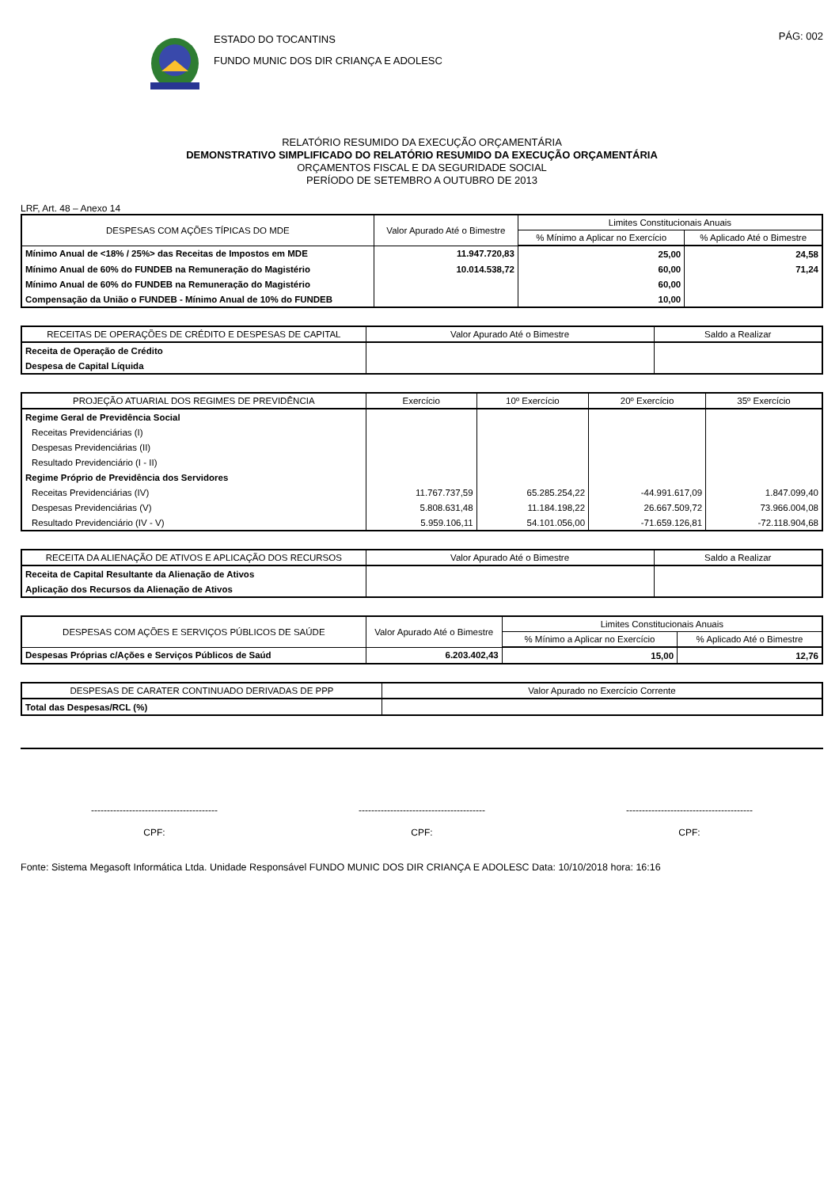ESTADO DO TOCANTINS
FUNDO MUNIC DOS DIR CRIANÇA E ADOLESC
PÁG: 002
RELATÓRIO RESUMIDO DA EXECUÇÃO ORÇAMENTÁRIA
DEMONSTRATIVO SIMPLIFICADO DO RELATÓRIO RESUMIDO DA EXECUÇÃO ORÇAMENTÁRIA
ORÇAMENTOS FISCAL E DA SEGURIDADE SOCIAL
PERÍODO DE SETEMBRO A OUTUBRO DE 2013
LRF, Art. 48 – Anexo 14
| DESPESAS COM AÇÕES TÍPICAS DO MDE | Valor Apurado Até o Bimestre | Limites Constitucionais Anuais | |
| --- | --- | --- | --- |
| | | % Mínimo a Aplicar no Exercício | % Aplicado Até o Bimestre |
| Mínimo Anual de <18% / 25%> das Receitas de Impostos em MDE | 11.947.720,83 | 25,00 | 24,58 |
| Mínimo Anual de 60% do FUNDEB na Remuneração do Magistério | 10.014.538,72 | 60,00 | 71,24 |
| Mínimo Anual de 60% do FUNDEB na Remuneração do Magistério | | 60,00 | |
| Compensação da União o FUNDEB - Mínimo Anual de 10% do FUNDEB | | 10,00 | |
| RECEITAS DE OPERAÇÕES DE CRÉDITO E DESPESAS DE CAPITAL | Valor Apurado Até o Bimestre | Saldo a Realizar |
| --- | --- | --- |
| Receita de Operação de Crédito | | |
| Despesa de Capital Líquida | | |
| PROJEÇÃO ATUARIAL DOS REGIMES DE PREVIDÊNCIA | Exercício | 10º Exercício | 20º Exercício | 35º Exercício |
| --- | --- | --- | --- | --- |
| Regime Geral de Previdência Social | | | | |
| Receitas Previdenciárias (I) | | | | |
| Despesas Previdenciárias (II) | | | | |
| Resultado Previdenciário (I - II) | | | | |
| Regime Próprio de Previdência dos Servidores | | | | |
| Receitas Previdenciárias (IV) | 11.767.737,59 | 65.285.254,22 | -44.991.617,09 | 1.847.099,40 |
| Despesas Previdenciárias (V) | 5.808.631,48 | 11.184.198,22 | 26.667.509,72 | 73.966.004,08 |
| Resultado Previdenciário (IV - V) | 5.959.106,11 | 54.101.056,00 | -71.659.126,81 | -72.118.904,68 |
| RECEITA DA ALIENAÇÃO DE ATIVOS E APLICAÇÃO DOS RECURSOS | Valor Apurado Até o Bimestre | Saldo a Realizar |
| --- | --- | --- |
| Receita de Capital Resultante da Alienação de Ativos | | |
| Aplicação dos Recursos da Alienação de Ativos | | |
| DESPESAS COM AÇÕES E SERVIÇOS PÚBLICOS DE SAÚDE | Valor Apurado Até o Bimestre | Limites Constitucionais Anuais | |
| --- | --- | --- | --- |
| | | % Mínimo a Aplicar no Exercício | % Aplicado Até o Bimestre |
| Despesas Próprias c/Ações e Serviços Públicos de Saúd | 6.203.402,43 | 15,00 | 12,76 |
| DESPESAS DE CARATER CONTINUADO DERIVADAS DE PPP | Valor Apurado no Exercício Corrente |
| --- | --- |
| Total das Despesas/RCL (%) | |
----------------------------------------
CPF:
----------------------------------------
CPF:
----------------------------------------
CPF:
Fonte: Sistema Megasoft Informática Ltda. Unidade Responsável FUNDO MUNIC DOS DIR CRIANÇA E ADOLESC Data: 10/10/2018 hora: 16:16